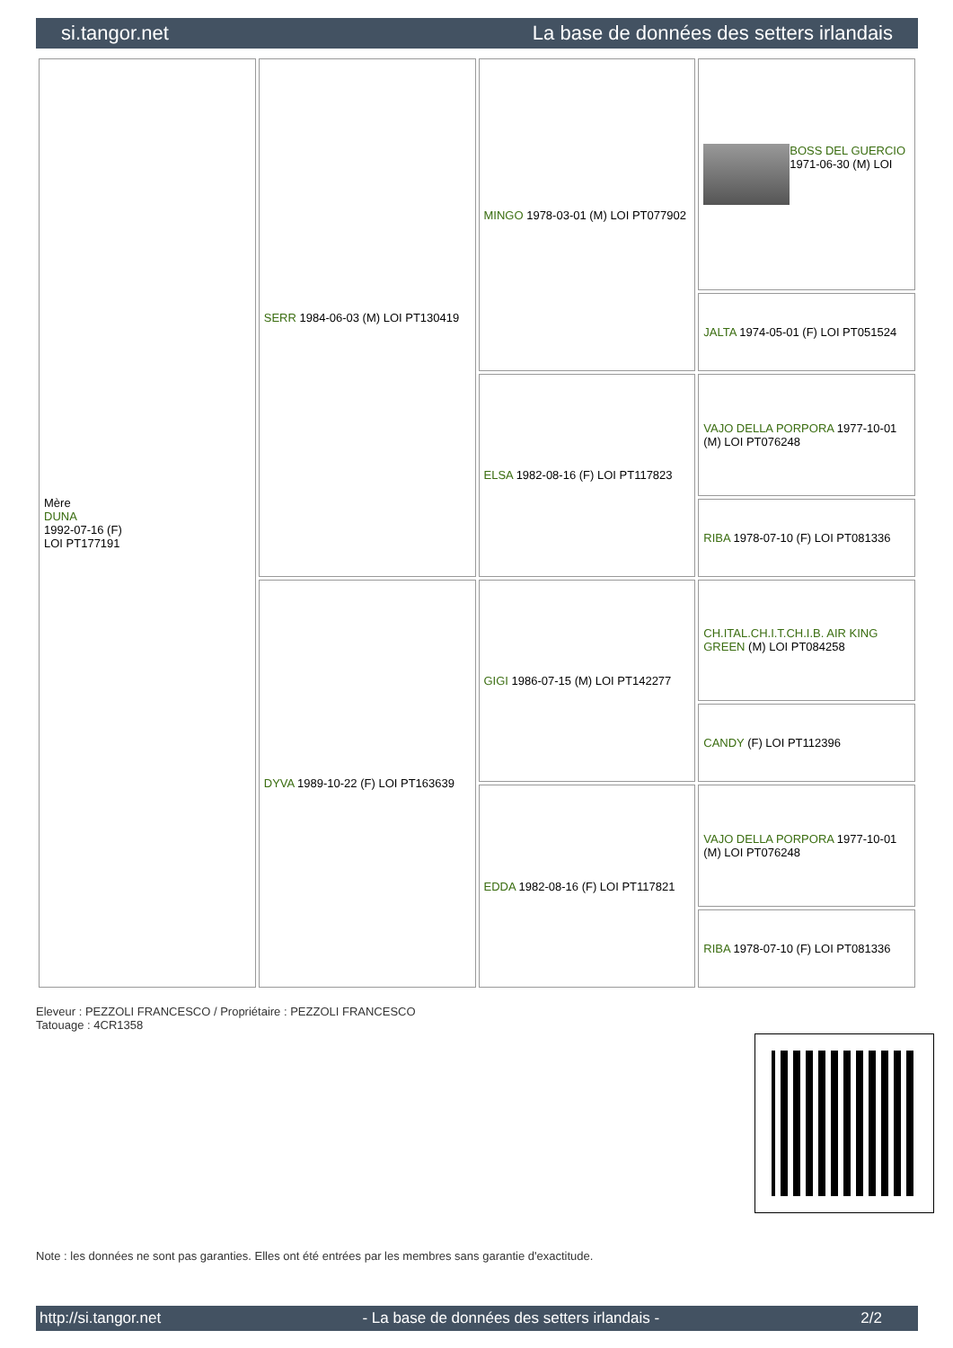si.tangor.net La base de données des setters irlandais
| Mère DUNA 1992-07-16 (F) LOI PT177191 | SERR 1984-06-03 (M) LOI PT130419 | MINGO 1978-03-01 (M) LOI PT077902 | BOSS DEL GUERCIO 1971-06-30 (M) LOI |
| | | | JALTA 1974-05-01 (F) LOI PT051524 |
| | | ELSA 1982-08-16 (F) LOI PT117823 | VAJO DELLA PORPORA 1977-10-01 (M) LOI PT076248 |
| | | | RIBA 1978-07-10 (F) LOI PT081336 |
| | DYVA 1989-10-22 (F) LOI PT163639 | GIGI 1986-07-15 (M) LOI PT142277 | CH.ITAL.CH.I.T.CH.I.B. AIR KING GREEN (M) LOI PT084258 |
| | | | CANDY (F) LOI PT112396 |
| | | EDDA 1982-08-16 (F) LOI PT117821 | VAJO DELLA PORPORA 1977-10-01 (M) LOI PT076248 |
| | | | RIBA 1978-07-10 (F) LOI PT081336 |
Eleveur : PEZZOLI FRANCESCO / Propriétaire : PEZZOLI FRANCESCO
Tatouage : 4CR1358
Note : les données ne sont pas garanties. Elles ont été entrées par les membres sans garantie d'exactitude.
http://si.tangor.net - La base de données des setters irlandais - 2/2